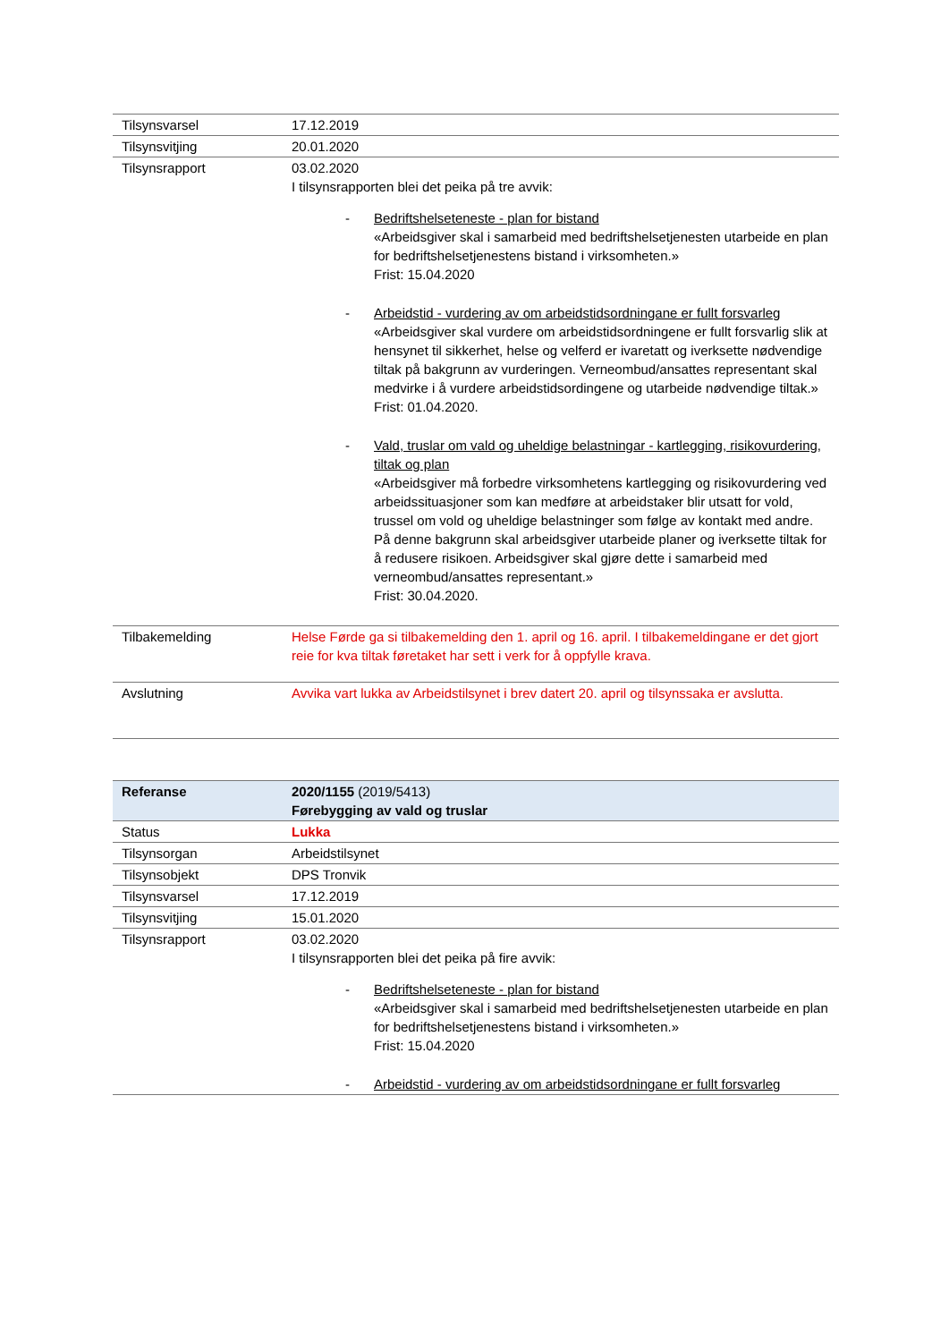| Tilsynsvarsel | 17.12.2019 |
| Tilsynsvitjing | 20.01.2020 |
| Tilsynsrapport | 03.02.2020 I tilsynsrapporten blei det peika på tre avvik: - Bedriftshelseteneste - plan for bistand «Arbeidsgiver skal i samarbeid med bedriftshelsetjenesten utarbeide en plan for bedriftshelsetjenestens bistand i virksomheten.» Frist: 15.04.2020 - Arbeidstid - vurdering av om arbeidstidsordningane er fullt forsvarleg «Arbeidsgiver skal vurdere om arbeidstidsordningene er fullt forsvarlig slik at hensynet til sikkerhet, helse og velferd er ivaretatt og iverksette nødvendige tiltak på bakgrunn av vurderingen. Verneombud/ansattes representant skal medvirke i å vurdere arbeidstidsordingene og utarbeide nødvendige tiltak.» Frist: 01.04.2020. - Vald, truslar om vald og uheldige belastningar - kartlegging, risikovurdering, tiltak og plan «Arbeidsgiver må forbedre virksomhetens kartlegging og risikovurdering ved arbeidssituasjoner som kan medføre at arbeidstaker blir utsatt for vold, trussel om vold og uheldige belastninger som følge av kontakt med andre. På denne bakgrunn skal arbeidsgiver utarbeide planer og iverksette tiltak for å redusere risikoen. Arbeidsgiver skal gjøre dette i samarbeid med verneombud/ansattes representant.» Frist: 30.04.2020. |
| Tilbakemelding | Helse Førde ga si tilbakemelding den 1. april og 16. april. I tilbakemeldingane er det gjort reie for kva tiltak føretaket har sett i verk for å oppfylle krava. |
| Avslutning | Avvika vart lukka av Arbeidstilsynet i brev datert 20. april og tilsynssaka er avslutta. |
| Referanse | 2020/1155 (2019/5413) Førebygging av vald og truslar |
| Status | Lukka |
| Tilsynsorgan | Arbeidstilsynet |
| Tilsynsobjekt | DPS Tronvik |
| Tilsynsvarsel | 17.12.2019 |
| Tilsynsvitjing | 15.01.2020 |
| Tilsynsrapport | 03.02.2020 I tilsynsrapporten blei det peika på fire avvik: - Bedriftshelseteneste - plan for bistand «Arbeidsgiver skal i samarbeid med bedriftshelsetjenesten utarbeide en plan for bedriftshelsetjenestens bistand i virksomheten.» Frist: 15.04.2020 - Arbeidstid - vurdering av om arbeidstidsordningane er fullt forsvarleg |